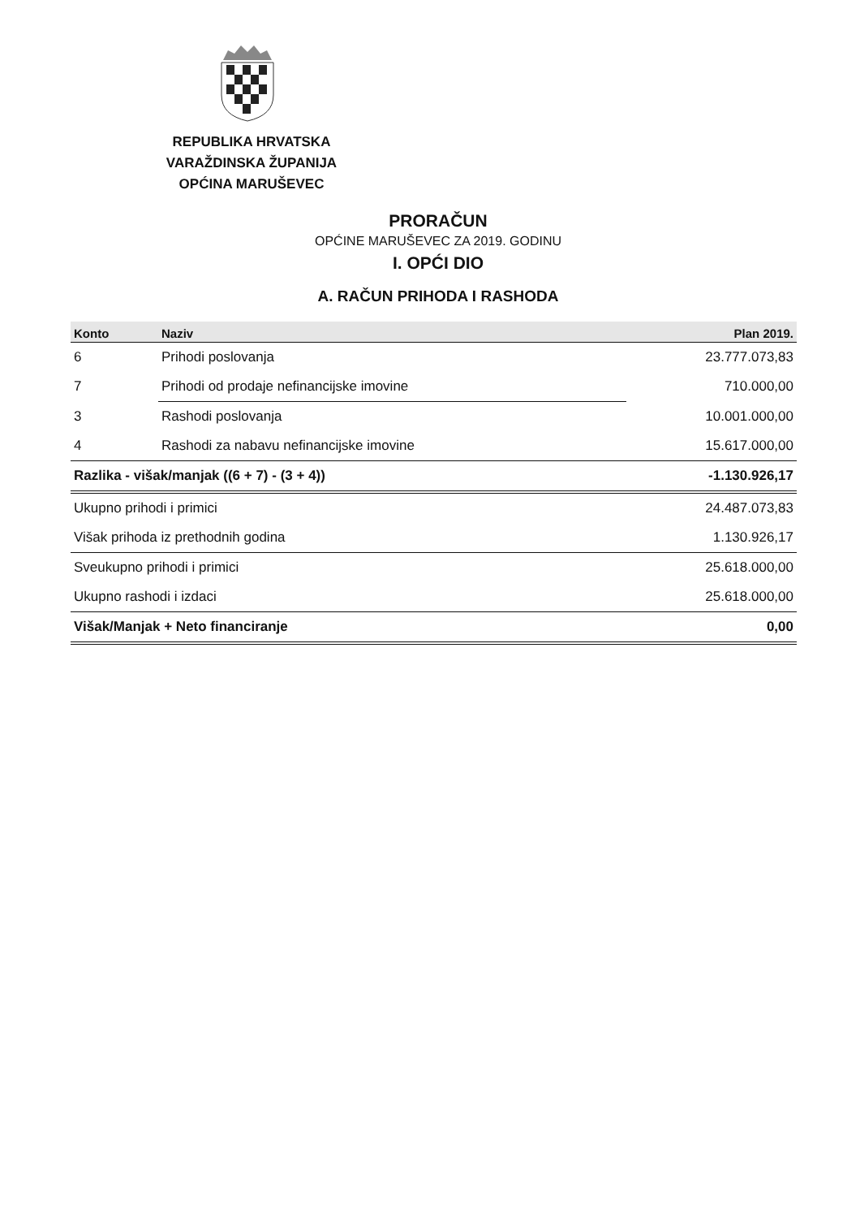REPUBLIKA HRVATSKA
VARAŽDINSKA ŽUPANIJA
OPĆINA MARUŠEVEC
PRORAČUN
OPĆINE MARUŠEVEC ZA 2019. GODINU
I. OPĆI DIO
A. RAČUN PRIHODA I RASHODA
| Konto | Naziv | Plan 2019. |
| --- | --- | --- |
| 6 | Prihodi poslovanja | 23.777.073,83 |
| 7 | Prihodi od prodaje nefinancijske imovine | 710.000,00 |
| 3 | Rashodi poslovanja | 10.001.000,00 |
| 4 | Rashodi za nabavu nefinancijske imovine | 15.617.000,00 |
| Razlika - višak/manjak ((6 + 7) - (3 + 4)) | | -1.130.926,17 |
| Ukupno prihodi i primici | | 24.487.073,83 |
| Višak prihoda iz prethodnih godina | | 1.130.926,17 |
| Sveukupno prihodi i primici | | 25.618.000,00 |
| Ukupno rashodi i izdaci | | 25.618.000,00 |
| Višak/Manjak + Neto financiranje | | 0,00 |